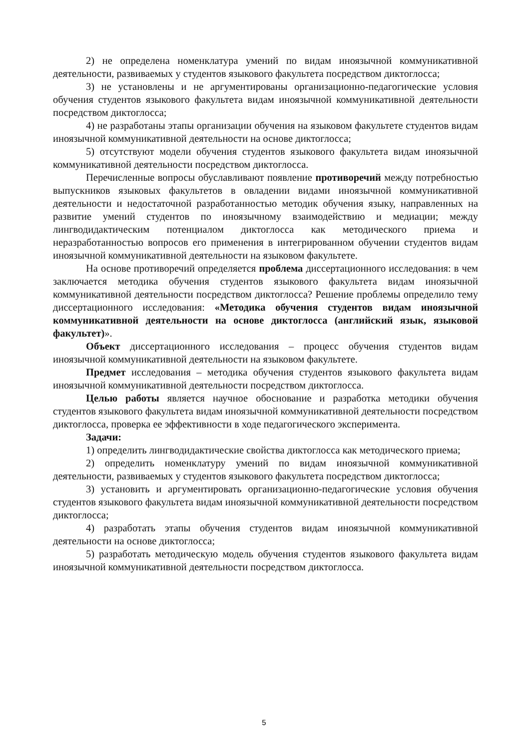2) не определена номенклатура умений по видам иноязычной коммуникативной деятельности, развиваемых у студентов языкового факультета посредством диктоглосса;
3) не установлены и не аргументированы организационно-педагогические условия обучения студентов языкового факультета видам иноязычной коммуникативной деятельности посредством диктоглосса;
4) не разработаны этапы организации обучения на языковом факультете студентов видам иноязычной коммуникативной деятельности на основе диктоглосса;
5) отсутствуют модели обучения студентов языкового факультета видам иноязычной коммуникативной деятельности посредством диктоглосса.
Перечисленные вопросы обуславливают появление противоречий между потребностью выпускников языковых факультетов в овладении видами иноязычной коммуникативной деятельности и недостаточной разработанностью методик обучения языку, направленных на развитие умений студентов по иноязычному взаимодействию и медиации; между лингводидактическим потенциалом диктоглосса как методического приема и неразработанностью вопросов его применения в интегрированном обучении студентов видам иноязычной коммуникативной деятельности на языковом факультете.
На основе противоречий определяется проблема диссертационного исследования: в чем заключается методика обучения студентов языкового факультета видам иноязычной коммуникативной деятельности посредством диктоглосса? Решение проблемы определило тему диссертационного исследования: «Методика обучения студентов видам иноязычной коммуникативной деятельности на основе диктоглосса (английский язык, языковой факультет)».
Объект диссертационного исследования – процесс обучения студентов видам иноязычной коммуникативной деятельности на языковом факультете.
Предмет исследования – методика обучения студентов языкового факультета видам иноязычной коммуникативной деятельности посредством диктоглосса.
Целью работы является научное обоснование и разработка методики обучения студентов языкового факультета видам иноязычной коммуникативной деятельности посредством диктоглосса, проверка ее эффективности в ходе педагогического эксперимента.
Задачи:
1) определить лингводидактические свойства диктоглосса как методического приема;
2) определить номенклатуру умений по видам иноязычной коммуникативной деятельности, развиваемых у студентов языкового факультета посредством диктоглосса;
3) установить и аргументировать организационно-педагогические условия обучения студентов языкового факультета видам иноязычной коммуникативной деятельности посредством диктоглосса;
4) разработать этапы обучения студентов видам иноязычной коммуникативной деятельности на основе диктоглосса;
5) разработать методическую модель обучения студентов языкового факультета видам иноязычной коммуникативной деятельности посредством диктоглосса.
5